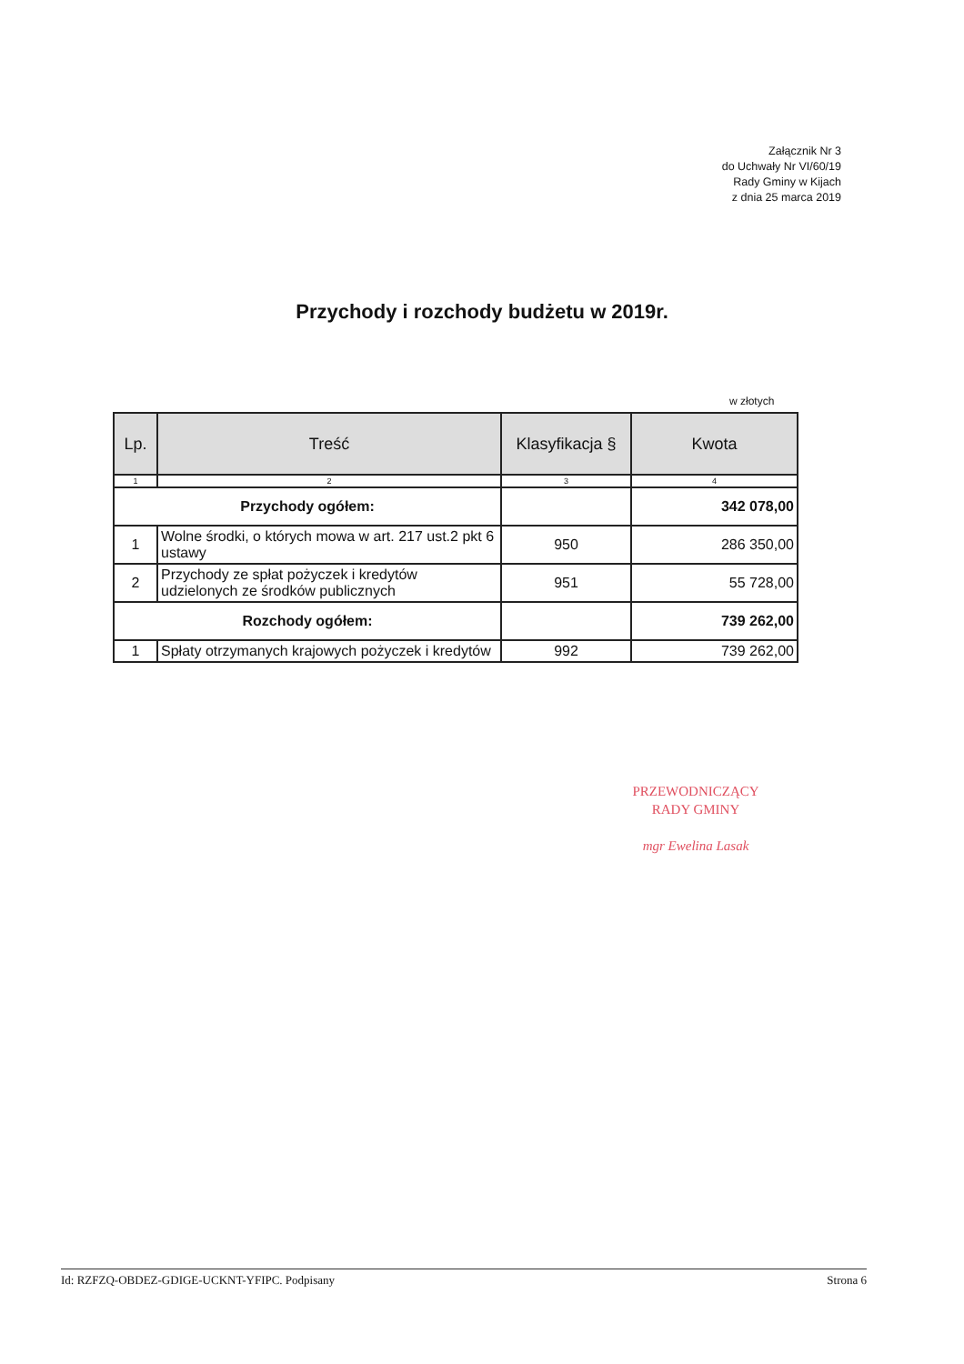Załącznik Nr 3
do Uchwały Nr VI/60/19
Rady Gminy w Kijach
z dnia 25 marca 2019
Przychody i rozchody budżetu w 2019r.
w złotych
| Lp. | Treść | Klasyfikacja § | Kwota |
| --- | --- | --- | --- |
| 1 | 2 | 3 | 4 |
| Przychody ogółem: | | | 342 078,00 |
| 1 | Wolne środki, o których mowa w art. 217 ust.2 pkt 6 ustawy | 950 | 286 350,00 |
| 2 | Przychody ze spłat pożyczek i kredytów udzielonych ze środków publicznych | 951 | 55 728,00 |
| Rozchody ogółem: | | | 739 262,00 |
| 1 | Spłaty otrzymanych krajowych pożyczek i kredytów | 992 | 739 262,00 |
PRZEWODNICZĄCY
RADY GMINY
mgr Ewelina Lasak
Id: RZFZQ-OBDEZ-GDIGE-UCKNT-YFIPC. Podpisany Strona 6